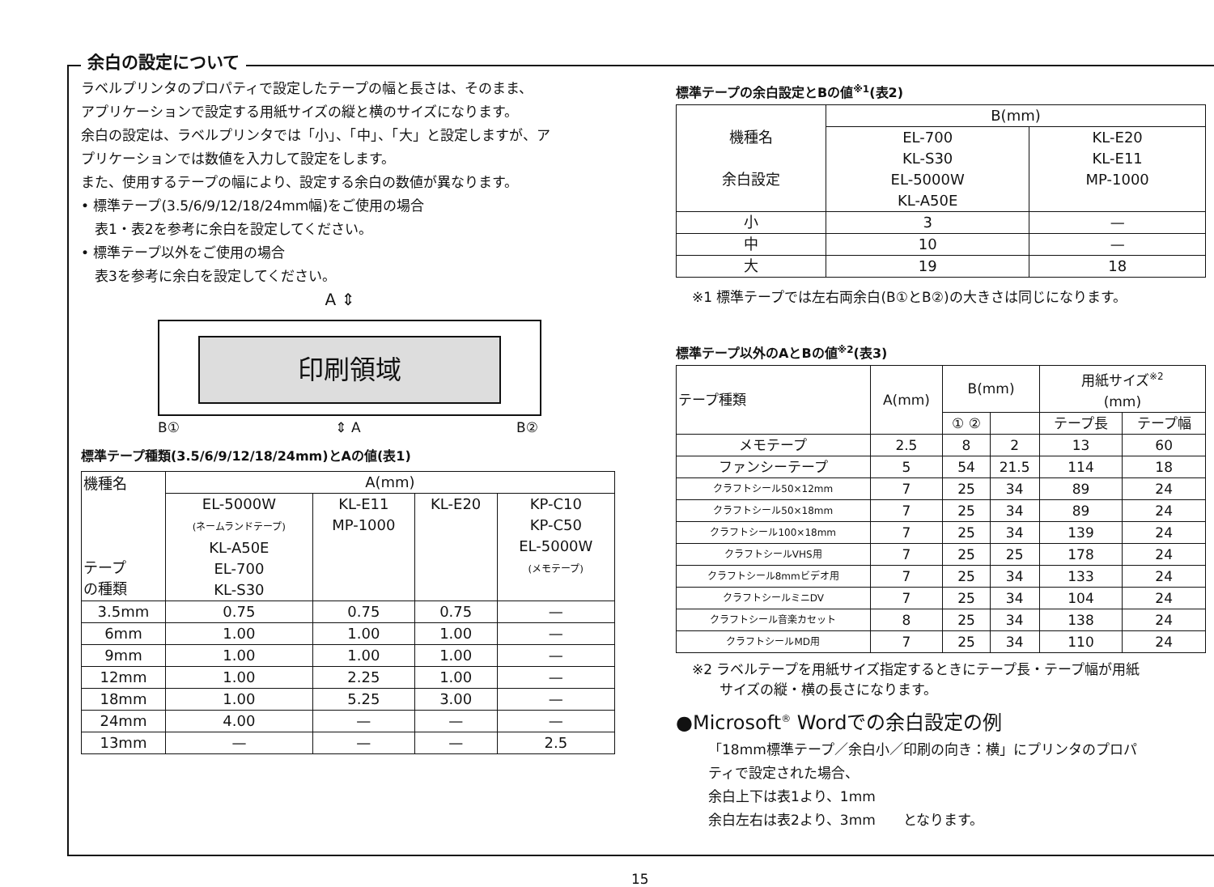余白の設定について
ラベルプリンタのプロパティで設定したテープの幅と長さは、そのまま、
アプリケーションで設定する用紙サイズの縦と横のサイズになります。
余白の設定は、ラベルプリンタでは「小」、「中」、「大」と設定しますが、ア
プリケーションでは数値を入力して設定をします。
また、使用するテープの幅により、設定する余白の数値が異なります。
• 標準テープ(3.5/6/9/12/18/24mm幅)をご使用の場合
　表1・表2を参考に余白を設定してください。
• 標準テープ以外をご使用の場合
　表3を参考に余白を設定してください。
A ⇕
印刷領域
B① ⇕ A B②
標準テープ種類(3.5/6/9/12/18/24mm)とAの値(表1)
| 機種名 テープ の種類 | A(mm) | | | |
| --- | --- | --- | --- | --- |
| | EL-5000W (ネームランドテープ) KL-A50E EL-700 KL-S30 | KL-E11 MP-1000 | KL-E20 | KP-C10 KP-C50 EL-5000W (メモテープ) |
| 3.5mm | 0.75 | 0.75 | 0.75 | — |
| 6mm | 1.00 | 1.00 | 1.00 | — |
| 9mm | 1.00 | 1.00 | 1.00 | — |
| 12mm | 1.00 | 2.25 | 1.00 | — |
| 18mm | 1.00 | 5.25 | 3.00 | — |
| 24mm | 4.00 | — | — | — |
| 13mm | — | — | — | 2.5 |
標準テープの余白設定とBの値<sup>※1</sup>(表2)
| 機種名 余白設定 | B(mm) | |
| --- | --- | --- |
| | EL-700 KL-S30 EL-5000W KL-A50E | KL-E20 KL-E11 MP-1000 |
| 小 | 3 | — |
| 中 | 10 | — |
| 大 | 19 | 18 |
※1 標準テープでは左右両余白(B①とB②)の大きさは同じになります。
標準テープ以外のAとBの値<sup>※2</sup>(表3)
| テープ種類 | A(mm) | B(mm) | | 用紙サイズ<sup>※2</sup> (mm) | |
| --- | --- | --- | --- | --- | --- |
| | | ① ② | | テープ長 | テープ幅 |
| メモテープ | 2.5 | 8 | 2 | 13 | 60 |
| ファンシーテープ | 5 | 54 | 21.5 | 114 | 18 |
| クラフトシール50×12mm | 7 | 25 | 34 | 89 | 24 |
| クラフトシール50×18mm | 7 | 25 | 34 | 89 | 24 |
| クラフトシール100×18mm | 7 | 25 | 34 | 139 | 24 |
| クラフトシールVHS用 | 7 | 25 | 25 | 178 | 24 |
| クラフトシール8mmビデオ用 | 7 | 25 | 34 | 133 | 24 |
| クラフトシールミニDV | 7 | 25 | 34 | 104 | 24 |
| クラフトシール音楽カセット | 8 | 25 | 34 | 138 | 24 |
| クラフトシールMD用 | 7 | 25 | 34 | 110 | 24 |
※2 ラベルテープを用紙サイズ指定するときにテープ長・テープ幅が用紙
　　サイズの縦・横の長さになります。
●Microsoft<sup>®</sup> Wordでの余白設定の例
「18mm標準テープ／余白小／印刷の向き：横」にプリンタのプロパ
ティで設定された場合、
余白上下は表1より、1mm
余白左右は表2より、3mm　　となります。
15